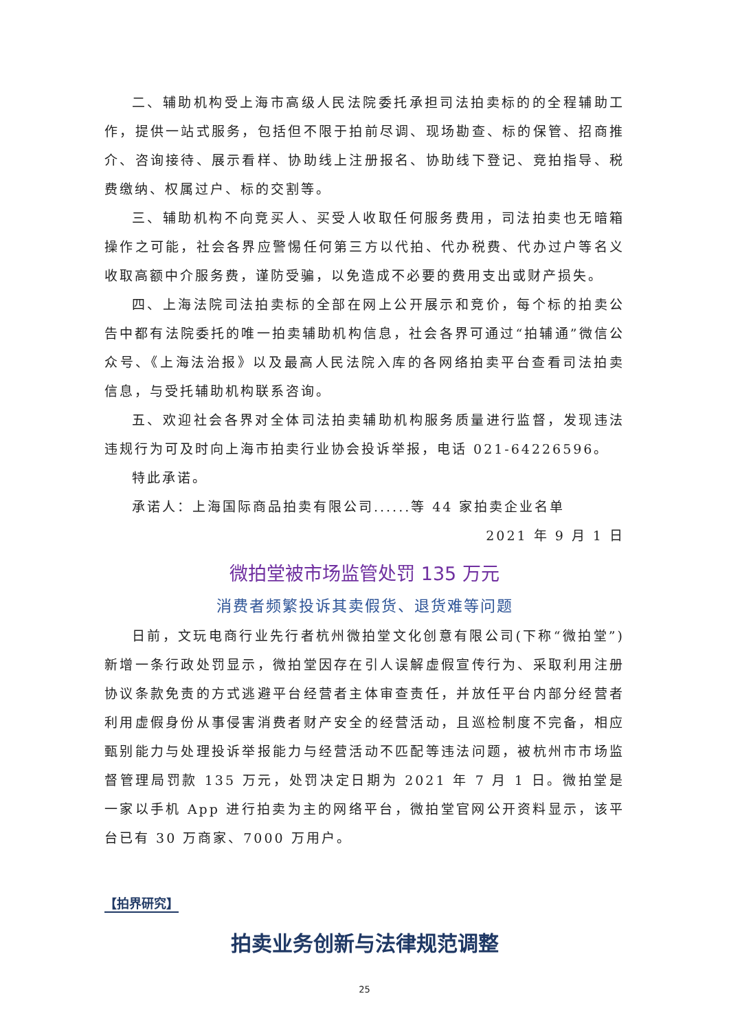二、辅助机构受上海市高级人民法院委托承担司法拍卖标的的全程辅助工作，提供一站式服务，包括但不限于拍前尽调、现场勘查、标的保管、招商推介、咨询接待、展示看样、协助线上注册报名、协助线下登记、竞拍指导、税费缴纳、权属过户、标的交割等。
三、辅助机构不向竞买人、买受人收取任何服务费用，司法拍卖也无暗箱操作之可能，社会各界应警惕任何第三方以代拍、代办税费、代办过户等名义收取高额中介服务费，谨防受骗，以免造成不必要的费用支出或财产损失。
四、上海法院司法拍卖标的全部在网上公开展示和竞价，每个标的拍卖公告中都有法院委托的唯一拍卖辅助机构信息，社会各界可通过“拍辅通”微信公众号、《上海法治报》以及最高人民法院入库的各网络拍卖平台查看司法拍卖信息，与受托辅助机构联系咨询。
五、欢迎社会各界对全体司法拍卖辅助机构服务质量进行监督，发现违法违规行为可及时向上海市拍卖行业协会投诉举报，电话 021-64226596。
特此承诺。
承诺人：上海国际商品拍卖有限公司......等 44 家拍卖企业名单
2021 年 9 月 1 日
微拍堂被市场监管处罚 135 万元
消费者频繁投诉其卖假货、退货难等问题
日前，文玩电商行业先行者杭州微拍堂文化创意有限公司(下称“微拍堂”)新增一条行政处罚显示，微拍堂因存在引人误解虚假宣传行为、采取利用注册协议条款免责的方式逃避平台经营者主体审查责任，并放任平台内部分经营者利用虚假身份从事侵害消费者财产安全的经营活动，且巡检制度不完备，相应甄别能力与处理投诉举报能力与经营活动不匹配等违法问题，被杭州市市场监督管理局罚款 135 万元，处罚决定日期为 2021 年 7 月 1 日。微拍堂是一家以手机 App 进行拍卖为主的网络平台，微拍堂官网公开资料显示，该平台已有 30 万商家、7000 万用户。
【拍界研究】
拍卖业务创新与法律规范调整
25